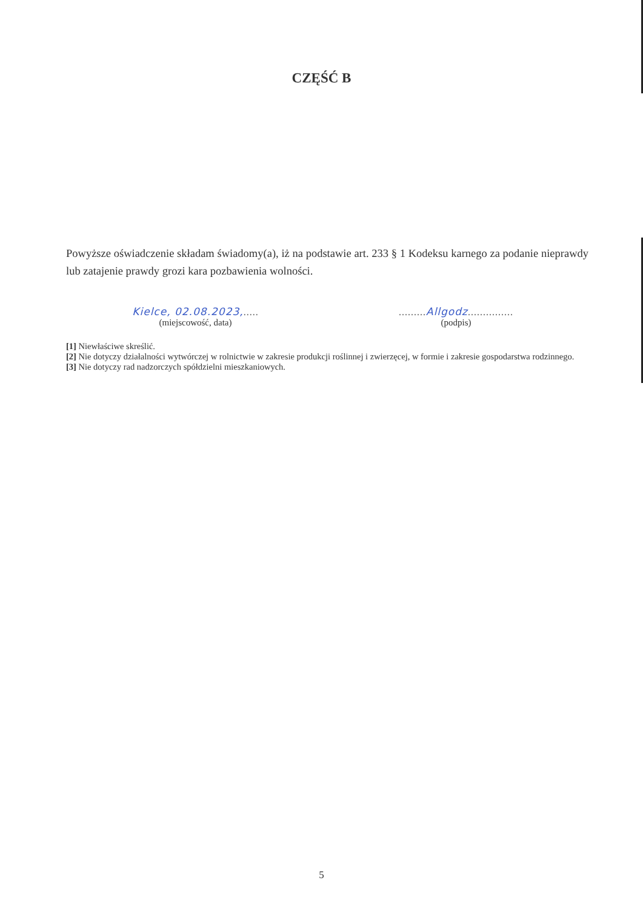CZĘŚĆ B
Powyższe oświadczenie składam świadomy(a), iż na podstawie art. 233 § 1 Kodeksu karnego za podanie nieprawdy lub zatajenie prawdy grozi kara pozbawienia wolności.
Kielce, 02.08.2023,.....
(miejscowość, data)
.........Allgodz...............
(podpis)
[1] Niewłaściwe skreślić.
[2] Nie dotyczy działalności wytwórczej w rolnictwie w zakresie produkcji roślinnej i zwierzęcej, w formie i zakresie gospodarstwa rodzinnego.
[3] Nie dotyczy rad nadzorczych spółdzielni mieszkaniowych.
5